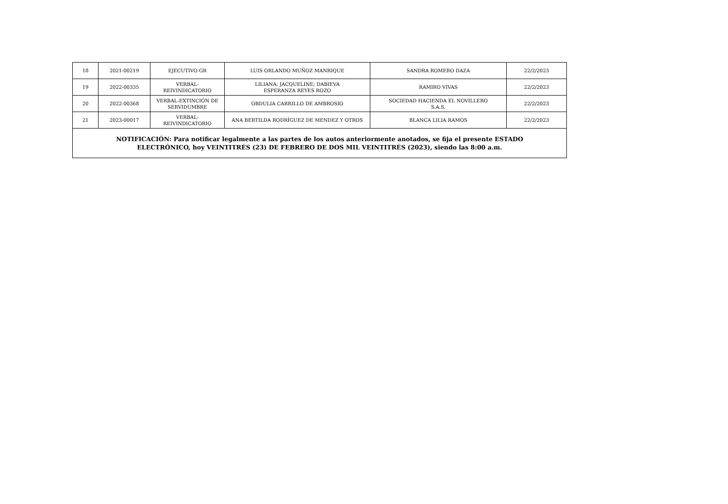| 18 | 2021-00219 | EJECUTIVO GR | LUIS ORLANDO MUÑOZ MANRIQUE | SANDRA ROMERO DAZA | 22/2/2023 |
| 19 | 2022-00335 | VERBAL-REIVINDICATORIO | LILIANA; JACQUELINE; DABIEVA ESPERANZA REYES ROZO | RAMIRO VIVAS | 22/2/2023 |
| 20 | 2022-00368 | VERBAL-EXTINCIÓN DE SERVIDUMBRE | OBDULIA CARRILLO DE AMBROSIO | SOCIEDAD HACIENDA EL NOVILLERO S.A.S. | 22/2/2023 |
| 21 | 2023-00017 | VERBAL-REIVINDICATORIO | ANA BERTILDA RODRÍGUEZ DE MENDEZ Y OTROS | BLANCA LILIA RAMOS | 22/2/2023 |
| NOTIFICACIÓN: Para notificar legalmente a las partes de los autos anteriormente anotados, se fija el presente ESTADO ELECTRÓNICO, hoy VEINTITRÉS (23) DE FEBRERO DE DOS MIL VEINTITRÉS (2023), siendo las 8:00 a.m. | | | | | |